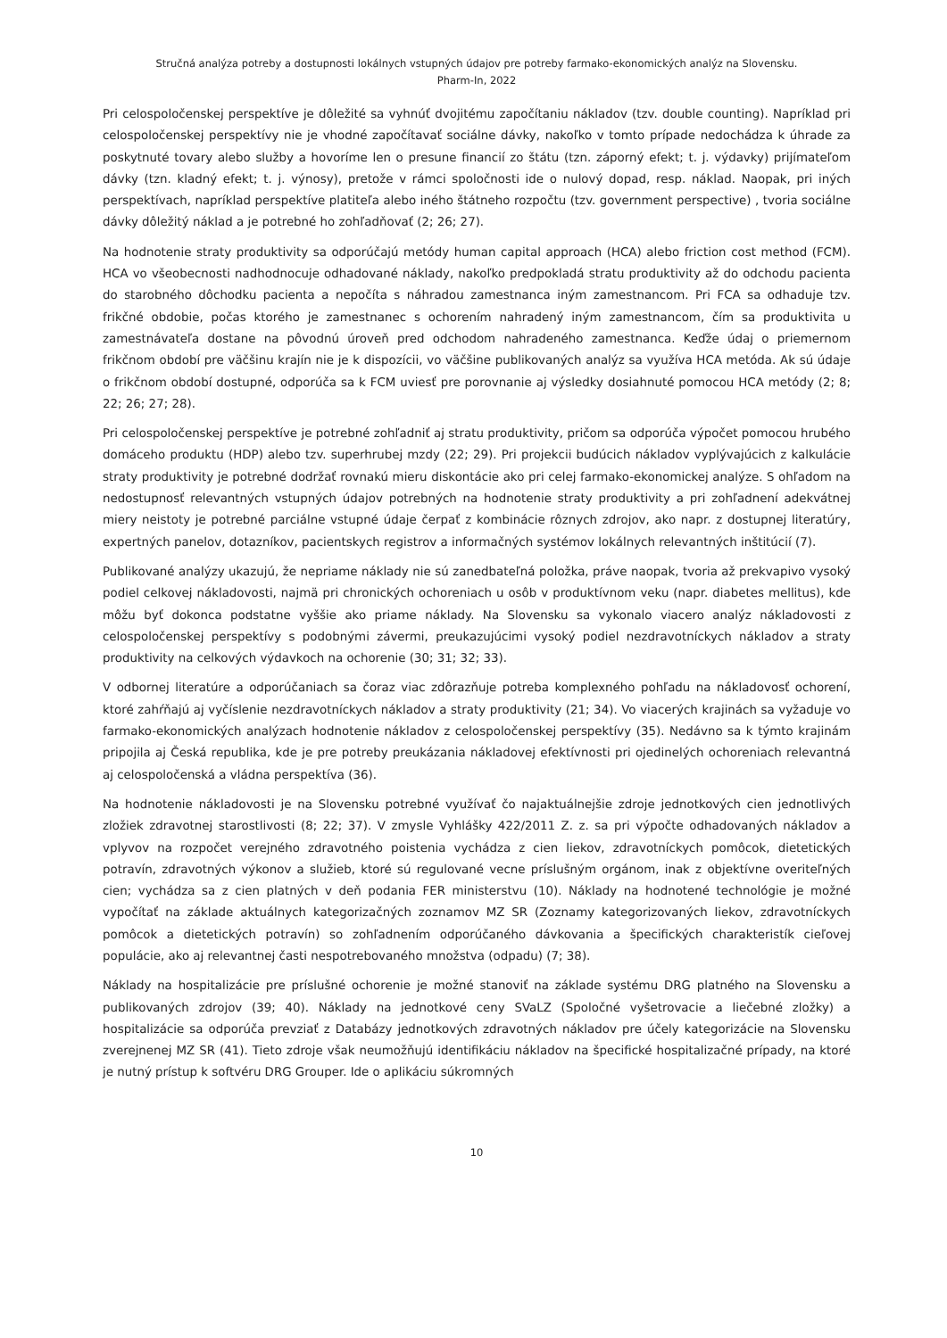Stručná analýza potreby a dostupnosti lokálnych vstupných údajov pre potreby farmako-ekonomických analýz na Slovensku.
Pharm-In, 2022
Pri celospoločenskej perspektíve je dôležité sa vyhnúť dvojitému započítaniu nákladov (tzv. double counting). Napríklad pri celospoločenskej perspektívy nie je vhodné započítavať sociálne dávky, nakoľko v tomto prípade nedochádza k úhrade za poskytnuté tovary alebo služby a hovoríme len o presune financií zo štátu (tzn. záporný efekt; t. j. výdavky) prijímateľom dávky (tzn. kladný efekt; t. j. výnosy), pretože v rámci spoločnosti ide o nulový dopad, resp. náklad. Naopak, pri iných perspektívach, napríklad perspektíve platiteľa alebo iného štátneho rozpočtu (tzv. government perspective) , tvoria sociálne dávky dôležitý náklad a je potrebné ho zohľadňovať (2; 26; 27).
Na hodnotenie straty produktivity sa odporúčajú metódy human capital approach (HCA) alebo friction cost method (FCM). HCA vo všeobecnosti nadhodnocuje odhadované náklady, nakoľko predpokladá stratu produktivity až do odchodu pacienta do starobného dôchodku pacienta a nepočíta s náhradou zamestnanca iným zamestnancom. Pri FCA sa odhaduje tzv. frikčné obdobie, počas ktorého je zamestnanec s ochorením nahradený iným zamestnancom, čím sa produktivita u zamestnávateľa dostane na pôvodnú úroveň pred odchodom nahradeného zamestnanca. Keďže údaj o priemernom frikčnom období pre väčšinu krajín nie je k dispozícii, vo väčšine publikovaných analýz sa využíva HCA metóda. Ak sú údaje o frikčnom období dostupné, odporúča sa k FCM uviesť pre porovnanie aj výsledky dosiahnuté pomocou HCA metódy (2; 8; 22; 26; 27; 28).
Pri celospoločenskej perspektíve je potrebné zohľadniť aj stratu produktivity, pričom sa odporúča výpočet pomocou hrubého domáceho produktu (HDP) alebo tzv. superhrubej mzdy (22; 29). Pri projekcii budúcich nákladov vyplývajúcich z kalkulácie straty produktivity je potrebné dodržať rovnakú mieru diskontácie ako pri celej farmako-ekonomickej analýze. S ohľadom na nedostupnosť relevantných vstupných údajov potrebných na hodnotenie straty produktivity a pri zohľadnení adekvátnej miery neistoty je potrebné parciálne vstupné údaje čerpať z kombinácie rôznych zdrojov, ako napr. z dostupnej literatúry, expertných panelov, dotazníkov, pacientskych registrov a informačných systémov lokálnych relevantných inštitúcií (7).
Publikované analýzy ukazujú, že nepriame náklady nie sú zanedbateľná položka, práve naopak, tvoria až prekvapivo vysoký podiel celkovej nákladovosti, najmä pri chronických ochoreniach u osôb v produktívnom veku (napr. diabetes mellitus), kde môžu byť dokonca podstatne vyššie ako priame náklady. Na Slovensku sa vykonalo viacero analýz nákladovosti z celospoločenskej perspektívy s podobnými závermi, preukazujúcimi vysoký podiel nezdravotníckych nákladov a straty produktivity na celkových výdavkoch na ochorenie (30; 31; 32; 33).
V odbornej literatúre a odporúčaniach sa čoraz viac zdôrazňuje potreba komplexného pohľadu na nákladovosť ochorení, ktoré zahŕňajú aj vyčíslenie nezdravotníckych nákladov a straty produktivity (21; 34). Vo viacerých krajinách sa vyžaduje vo farmako-ekonomických analýzach hodnotenie nákladov z celospoločenskej perspektívy (35). Nedávno sa k týmto krajinám pripojila aj Česká republika, kde je pre potreby preukázania nákladovej efektívnosti pri ojedinelých ochoreniach relevantná aj celospoločenská a vládna perspektíva (36).
Na hodnotenie nákladovosti je na Slovensku potrebné využívať čo najaktuálnejšie zdroje jednotkových cien jednotlivých zložiek zdravotnej starostlivosti (8; 22; 37). V zmysle Vyhlášky 422/2011 Z. z. sa pri výpočte odhadovaných nákladov a vplyvov na rozpočet verejného zdravotného poistenia vychádza z cien liekov, zdravotníckych pomôcok, dietetických potravín, zdravotných výkonov a služieb, ktoré sú regulované vecne príslušným orgánom, inak z objektívne overiteľných cien; vychádza sa z cien platných v deň podania FER ministerstvu (10). Náklady na hodnotené technológie je možné vypočítať na základe aktuálnych kategorizačných zoznamov MZ SR (Zoznamy kategorizovaných liekov, zdravotníckych pomôcok a dietetických potravín) so zohľadnením odporúčaného dávkovania a špecifických charakteristík cieľovej populácie, ako aj relevantnej časti nespotrebovaného množstva (odpadu) (7; 38).
Náklady na hospitalizácie pre príslušné ochorenie je možné stanoviť na základe systému DRG platného na Slovensku a publikovaných zdrojov (39; 40). Náklady na jednotkové ceny SVaLZ (Spoločné vyšetrovacie a liečebné zložky) a hospitalizácie sa odporúča prevziať z Databázy jednotkových zdravotných nákladov pre účely kategorizácie na Slovensku zverejnenej MZ SR (41). Tieto zdroje však neumožňujú identifikáciu nákladov na špecifické hospitalizačné prípady, na ktoré je nutný prístup k softvéru DRG Grouper. Ide o aplikáciu súkromných
10